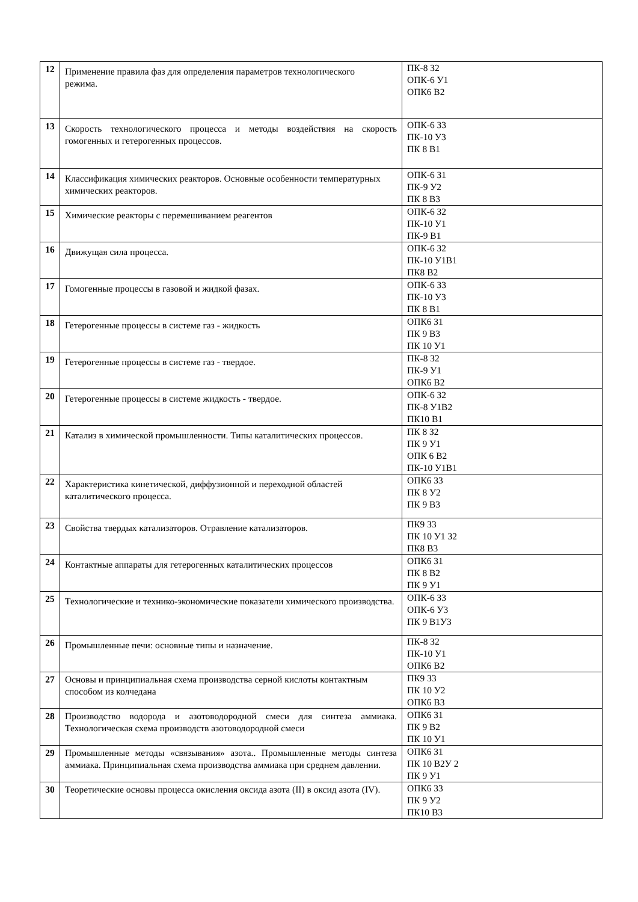| 12 | Применение правила фаз для определения параметров технологического режима. | ПК-8 З2 ОПК-6 У1 ОПК6 В2 |
| 13 | Скорость технологического процесса и методы воздействия на скорость гомогенных и гетерогенных процессов. | ОПК-6 З3 ПК-10 У3 ПК 8 В1 |
| 14 | Классификация химических реакторов. Основные особенности температурных химических реакторов. | ОПК-6 З1 ПК-9 У2 ПК 8 В3 |
| 15 | Химические реакторы с перемешиванием реагентов | ОПК-6 З2 ПК-10 У1 ПК-9 В1 |
| 16 | Движущая сила процесса. | ОПК-6 З2 ПК-10 У1В1 ПК8 В2 |
| 17 | Гомогенные процессы в газовой и жидкой фазах. | ОПК-6 З3 ПК-10 У3 ПК 8 В1 |
| 18 | Гетерогенные процессы в системе газ - жидкость | ОПК6 З1 ПК 9 В3 ПК 10 У1 |
| 19 | Гетерогенные процессы в системе газ - твердое. | ПК-8 З2 ПК-9 У1 ОПК6 В2 |
| 20 | Гетерогенные процессы в системе жидкость - твердое. | ОПК-6 З2 ПК-8 У1В2 ПК10 В1 |
| 21 | Катализ в химической промышленности. Типы каталитических процессов. | ПК 8 З2 ПК 9 У1 ОПК 6 В2 ПК-10 У1В1 |
| 22 | Характеристика кинетической, диффузионной и переходной областей каталитического процесса. | ОПК6 З3 ПК 8 У2 ПК 9 В3 |
| 23 | Свойства твердых катализаторов. Отравление катализаторов. | ПК9 З3 ПК 10 У1 З2 ПК8 В3 |
| 24 | Контактные аппараты для гетерогенных каталитических процессов | ОПК6 З1 ПК 8 В2 ПК 9 У1 |
| 25 | Технологические и технико-экономические показатели химического производства. | ОПК-6 З3 ОПК-6 У3 ПК 9 В1У3 |
| 26 | Промышленные печи: основные типы и назначение. | ПК-8 З2 ПК-10 У1 ОПК6 В2 |
| 27 | Основы и принципиальная схема производства серной кислоты контактным способом из колчедана | ПК9 З3 ПК 10 У2 ОПК6 В3 |
| 28 | Производство водорода и азотоводородной смеси для синтеза аммиака. Технологическая схема производств азотоводородной смеси | ОПК6 З1 ПК 9 В2 ПК 10 У1 |
| 29 | Промышленные методы «связывания» азота.. Промышленные методы синтеза аммиака. Принципиальная схема производства аммиака при среднем давлении. | ОПК6 З1 ПК 10 В2У 2 ПК 9 У1 |
| 30 | Теоретические основы процесса окисления оксида азота (II) в оксид азота (IV). | ОПК6 З3 ПК 9 У2 ПК10 В3 |